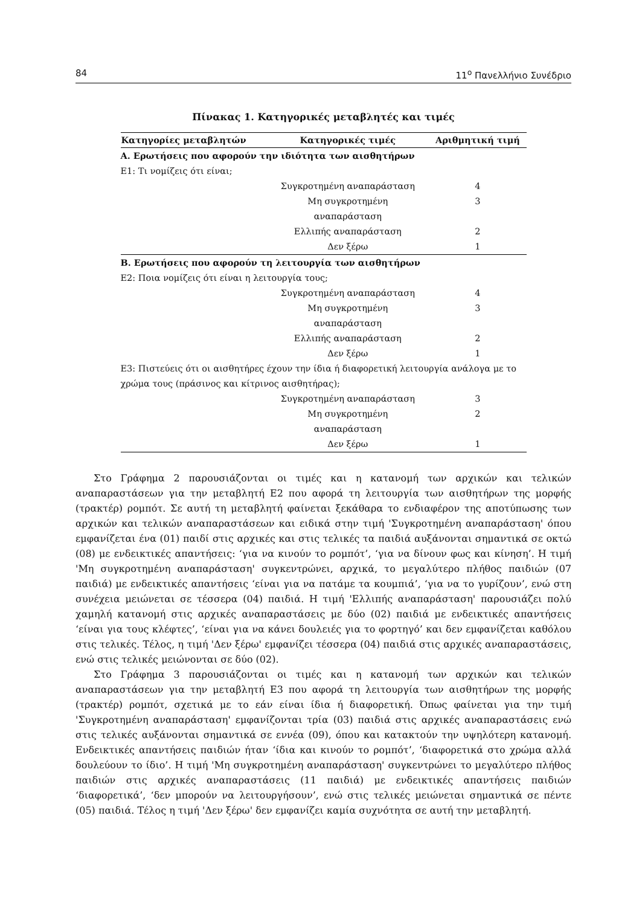84 11<sup>ο</sup> Πανελλήνιο Συνέδριο
Πίνακας 1. Κατηγορικές μεταβλητές και τιμές
| Κατηγορίες μεταβλητών | Κατηγορικές τιμές | Αριθμητική τιμή |
| --- | --- | --- |
| Α. Ερωτήσεις που αφορούν την ιδιότητα των αισθητήρων | | |
| Ε1: Τι νομίζεις ότι είναι; | | |
| | Συγκροτημένη αναπαράσταση | 4 |
| | Μη συγκροτημένη αναπαράσταση | 3 |
| | Ελλιπής αναπαράσταση | 2 |
| | Δεν ξέρω | 1 |
| Β. Ερωτήσεις που αφορούν τη λειτουργία των αισθητήρων | | |
| Ε2: Ποια νομίζεις ότι είναι η λειτουργία τους; | | |
| | Συγκροτημένη αναπαράσταση | 4 |
| | Μη συγκροτημένη αναπαράσταση | 3 |
| | Ελλιπής αναπαράσταση | 2 |
| | Δεν ξέρω | 1 |
| Ε3: Πιστεύεις ότι οι αισθητήρες έχουν την ίδια ή διαφορετική λειτουργία ανάλογα με το χρώμα τους (πράσινος και κίτρινος αισθητήρας); | | |
| | Συγκροτημένη αναπαράσταση | 3 |
| | Μη συγκροτημένη αναπαράσταση | 2 |
| | Δεν ξέρω | 1 |
Στο Γράφημα 2 παρουσιάζονται οι τιμές και η κατανομή των αρχικών και τελικών αναπαραστάσεων για την μεταβλητή Ε2 που αφορά τη λειτουργία των αισθητήρων της μορφής (τρακτέρ) ρομπότ. Σε αυτή τη μεταβλητή φαίνεται ξεκάθαρα το ενδιαφέρον της αποτύπωσης των αρχικών και τελικών αναπαραστάσεων και ειδικά στην τιμή 'Συγκροτημένη αναπαράσταση' όπου εμφανίζεται ένα (01) παιδί στις αρχικές και στις τελικές τα παιδιά αυξάνονται σημαντικά σε οκτώ (08) με ενδεικτικές απαντήσεις: ‘για να κινούν το ρομπότ’, ‘για να δίνουν φως και κίνηση’. Η τιμή 'Μη συγκροτημένη αναπαράσταση' συγκεντρώνει, αρχικά, το μεγαλύτερο πλήθος παιδιών (07 παιδιά) με ενδεικτικές απαντήσεις ‘είναι για να πατάμε τα κουμπιά’, ‘για να το γυρίζουν’, ενώ στη συνέχεια μειώνεται σε τέσσερα (04) παιδιά. Η τιμή 'Ελλιπής αναπαράσταση' παρουσιάζει πολύ χαμηλή κατανομή στις αρχικές αναπαραστάσεις με δύο (02) παιδιά με ενδεικτικές απαντήσεις ‘είναι για τους κλέφτες’, ‘είναι για να κάνει δουλειές για το φορτηγό’ και δεν εμφανίζεται καθόλου στις τελικές. Τέλος, η τιμή 'Δεν ξέρω' εμφανίζει τέσσερα (04) παιδιά στις αρχικές αναπαραστάσεις, ενώ στις τελικές μειώνονται σε δύο (02).
Στο Γράφημα 3 παρουσιάζονται οι τιμές και η κατανομή των αρχικών και τελικών αναπαραστάσεων για την μεταβλητή Ε3 που αφορά τη λειτουργία των αισθητήρων της μορφής (τρακτέρ) ρομπότ, σχετικά με το εάν είναι ίδια ή διαφορετική. Όπως φαίνεται για την τιμή 'Συγκροτημένη αναπαράσταση' εμφανίζονται τρία (03) παιδιά στις αρχικές αναπαραστάσεις ενώ στις τελικές αυξάνονται σημαντικά σε εννέα (09), όπου και κατακτούν την υψηλότερη κατανομή. Ενδεικτικές απαντήσεις παιδιών ήταν ‘ίδια και κινούν το ρομπότ’, ‘διαφορετικά στο χρώμα αλλά δουλεύουν το ίδιο’. Η τιμή 'Μη συγκροτημένη αναπαράσταση' συγκεντρώνει το μεγαλύτερο πλήθος παιδιών στις αρχικές αναπαραστάσεις (11 παιδιά) με ενδεικτικές απαντήσεις παιδιών ‘διαφορετικά’, ‘δεν μπορούν να λειτουργήσουν’, ενώ στις τελικές μειώνεται σημαντικά σε πέντε (05) παιδιά. Τέλος η τιμή 'Δεν ξέρω' δεν εμφανίζει καμία συχνότητα σε αυτή την μεταβλητή.